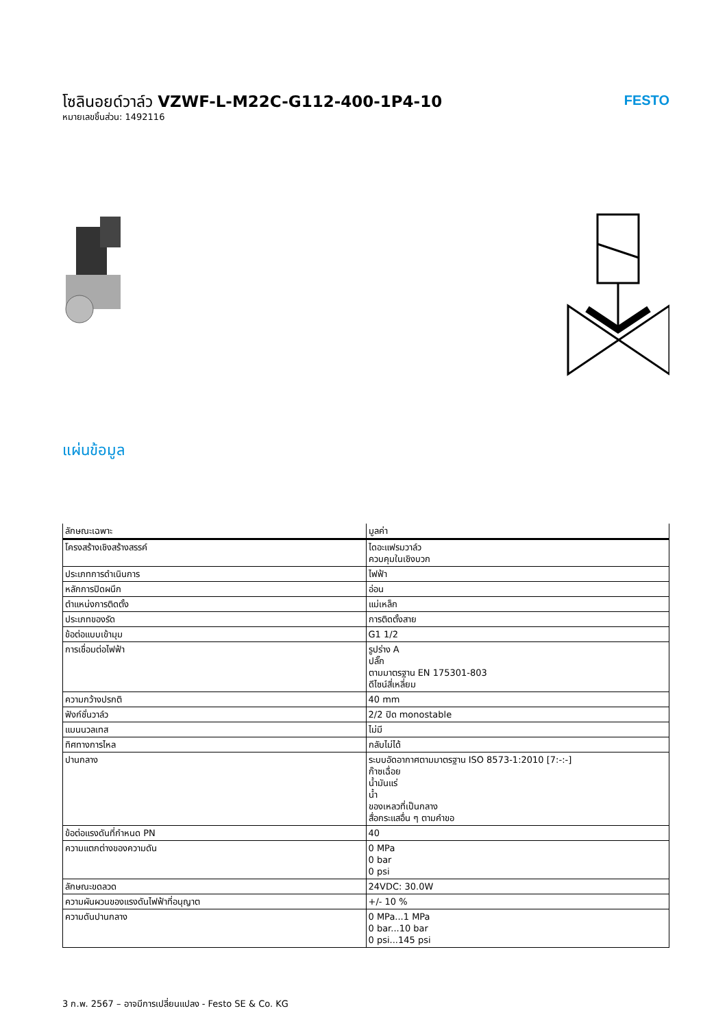โซลินอยด์วาล์ว VZWF-L-M22C-G112-400-1P4-10
หมายเลขชิ้นส่วน: 1492116
FESTO
แผ่นข้อมูล
| ลักษณะเฉพาะ | มูลค่า |
| --- | --- |
| โครงสร้างเชิงสร้างสรรค์ | ไดอะแฟรมวาล์ว ควบคุมในเชิงบวก |
| ประเภทการดำเนินการ | ไฟฟ้า |
| หลักการปิดผนึก | อ่อน |
| ตำแหน่งการติดตั้ง | แม่เหล็ก |
| ประเภทของรัด | การติดตั้งสาย |
| ข้อต่อแบบเข้ามุม | G1 1/2 |
| การเชื่อมต่อไฟฟ้า | รูปร่าง A ปลั๊ก ตามมาตรฐาน EN 175301-803 ดีไซน์สี่เหลี่ยม |
| ความกว้างปรกติ | 40 mm |
| ฟังก์ชั่นวาล์ว | 2/2 ปิด monostable |
| แมนนวลเทส | ไม่มี |
| ทิศทางการไหล | กลับไม่ได้ |
| ปานกลาง | ระบบอัดอากาศตามมาตรฐาน ISO 8573-1:2010 [7:-:-] ก๊าซเฉื่อย น้ำมันแร่ น้ำ ของเหลวที่เป็นกลาง สื่อกระแสอื่น ๆ ตามคำขอ |
| ข้อต่อแรงดันที่กำหนด PN | 40 |
| ความแตกต่างของความดัน | 0 MPa 0 bar 0 psi |
| ลักษณะขดลวด | 24VDC: 30.0W |
| ความผันผวนของแรงดันไฟฟ้าที่อนุญาต | +/- 10 % |
| ความดันปานกลาง | 0 MPa...1 MPa 0 bar...10 bar 0 psi...145 psi |
3 ก.พ. 2567 – อาจมีการเปลี่ยนแปลง - Festo SE & Co. KG